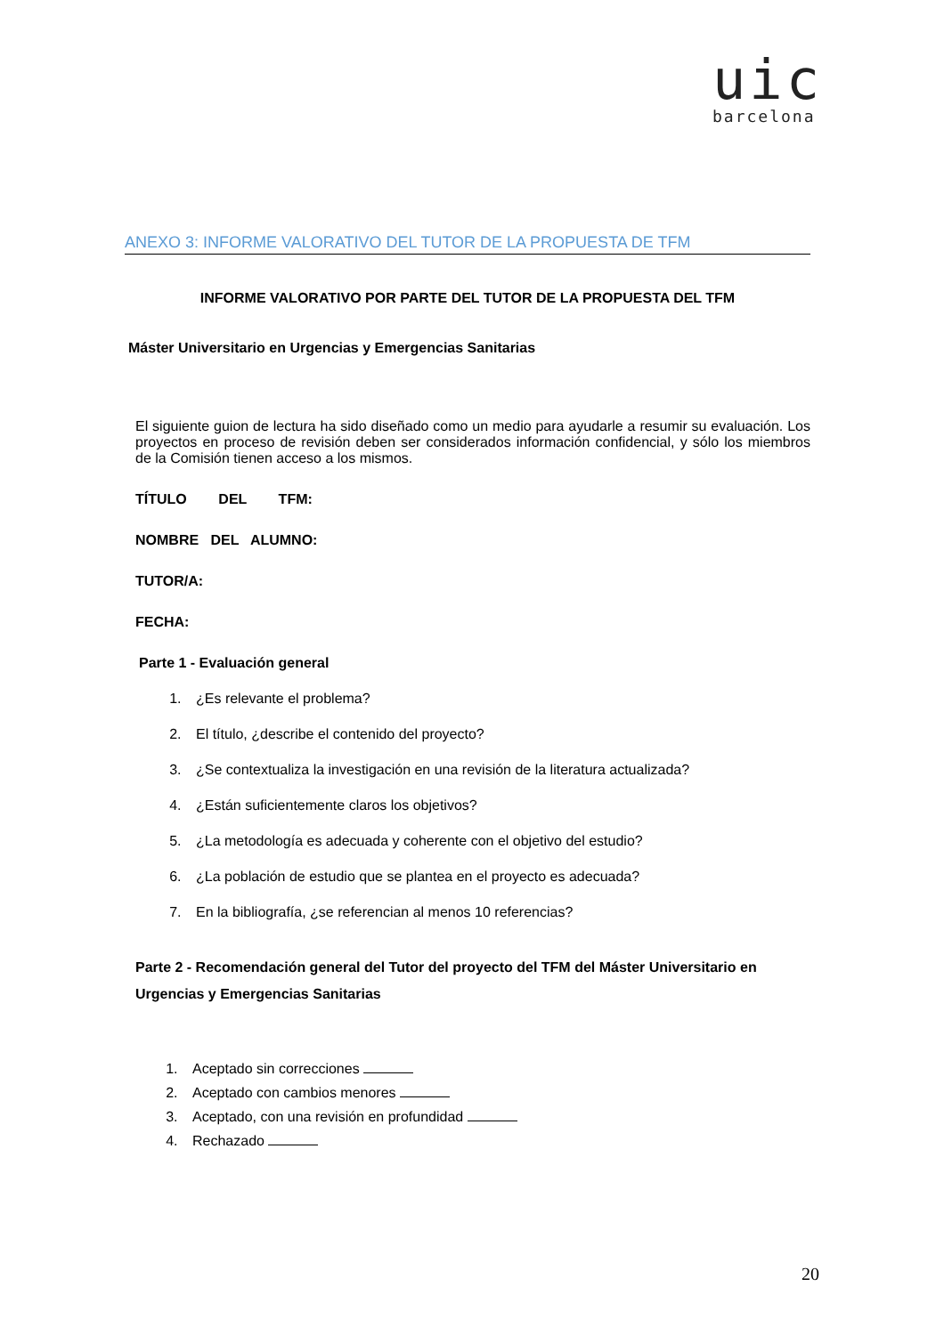uic
barcelona
ANEXO 3: INFORME VALORATIVO DEL TUTOR DE LA PROPUESTA DE TFM
INFORME VALORATIVO POR PARTE DEL TUTOR DE LA PROPUESTA DEL TFM
Máster Universitario en Urgencias y Emergencias Sanitarias
El siguiente guion de lectura ha sido diseñado como un medio para ayudarle a resumir su evaluación. Los proyectos en proceso de revisión deben ser considerados información confidencial, y sólo los miembros de la Comisión tienen acceso a los mismos.
TÍTULO DEL TFM:
NOMBRE DEL ALUMNO:
TUTOR/A:
FECHA:
Parte 1 - Evaluación general
1. ¿Es relevante el problema?
2. El título, ¿describe el contenido del proyecto?
3. ¿Se contextualiza la investigación en una revisión de la literatura actualizada?
4. ¿Están suficientemente claros los objetivos?
5. ¿La metodología es adecuada y coherente con el objetivo del estudio?
6. ¿La población de estudio que se plantea en el proyecto es adecuada?
7. En la bibliografía, ¿se referencian al menos 10 referencias?
Parte 2 - Recomendación general del Tutor del proyecto del TFM del Máster Universitario en Urgencias y Emergencias Sanitarias
1. Aceptado sin correcciones
2. Aceptado con cambios menores
3. Aceptado, con una revisión en profundidad
4. Rechazado
20